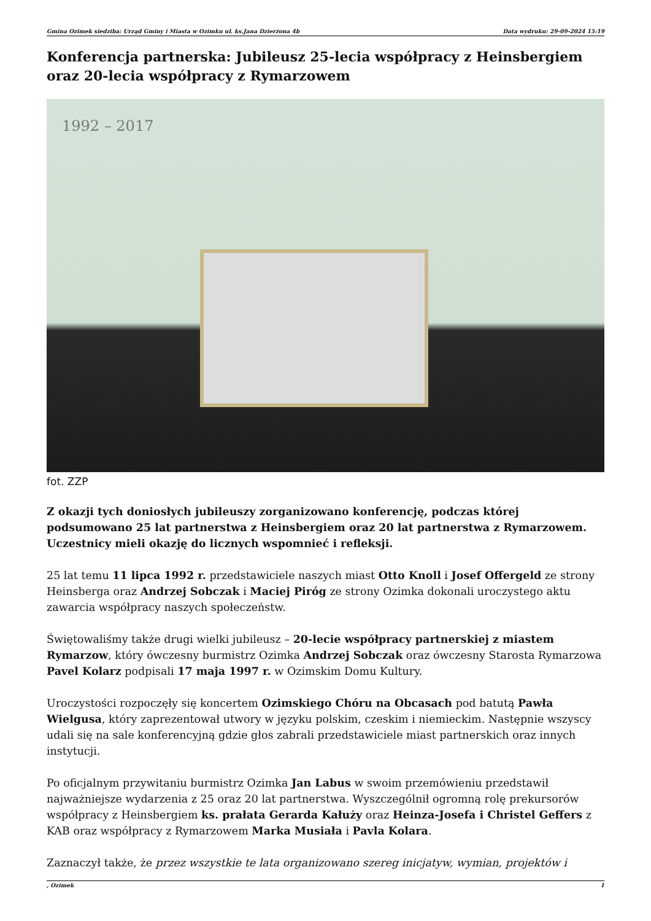Gmina Ozimek siedziba: Urząd Gminy i Miasta w Ozimku ul. ks.Jana Dzierżona 4b Data wydruku: 29-09-2024 15:19
Konferencja partnerska: Jubileusz 25-lecia współpracy z Heinsbergiem oraz 20-lecia współpracy z Rymarzowem
1992 – 2017
fot. ZZP
Z okazji tych doniosłych jubileuszy zorganizowano konferencję, podczas której podsumowano 25 lat partnerstwa z Heinsbergiem oraz 20 lat partnerstwa z Rymarzowem. Uczestnicy mieli okazję do licznych wspomnieć i refleksji.
25 lat temu 11 lipca 1992 r. przedstawiciele naszych miast Otto Knoll i Josef Offergeld ze strony Heinsberga oraz Andrzej Sobczak i Maciej Piróg ze strony Ozimka dokonali uroczystego aktu zawarcia współpracy naszych społeczeństw.
Świętowaliśmy także drugi wielki jubileusz – 20-lecie współpracy partnerskiej z miastem Rymarzow, który ówczesny burmistrz Ozimka Andrzej Sobczak oraz ówczesny Starosta Rymarzowa Pavel Kolarz podpisali 17 maja 1997 r. w Ozimskim Domu Kultury.
Uroczystości rozpoczęły się koncertem Ozimskiego Chóru na Obcasach pod batutą Pawła Wielgusa, który zaprezentował utwory w języku polskim, czeskim i niemieckim. Następnie wszyscy udali się na sale konferencyjną gdzie głos zabrali przedstawiciele miast partnerskich oraz innych instytucji.
Po oficjalnym przywitaniu burmistrz Ozimka Jan Labus w swoim przemówieniu przedstawił najważniejsze wydarzenia z 25 oraz 20 lat partnerstwa. Wyszczególnił ogromną rolę prekursorów współpracy z Heinsbergiem ks. prałata Gerarda Kałuży oraz Heinza-Josefa i Christel Geffers z KAB oraz współpracy z Rymarzowem Marka Musiała i Pavla Kolara.
Zaznaczył także, że przez wszystkie te lata organizowano szereg inicjatyw, wymian, projektów i
, Ozimek 1